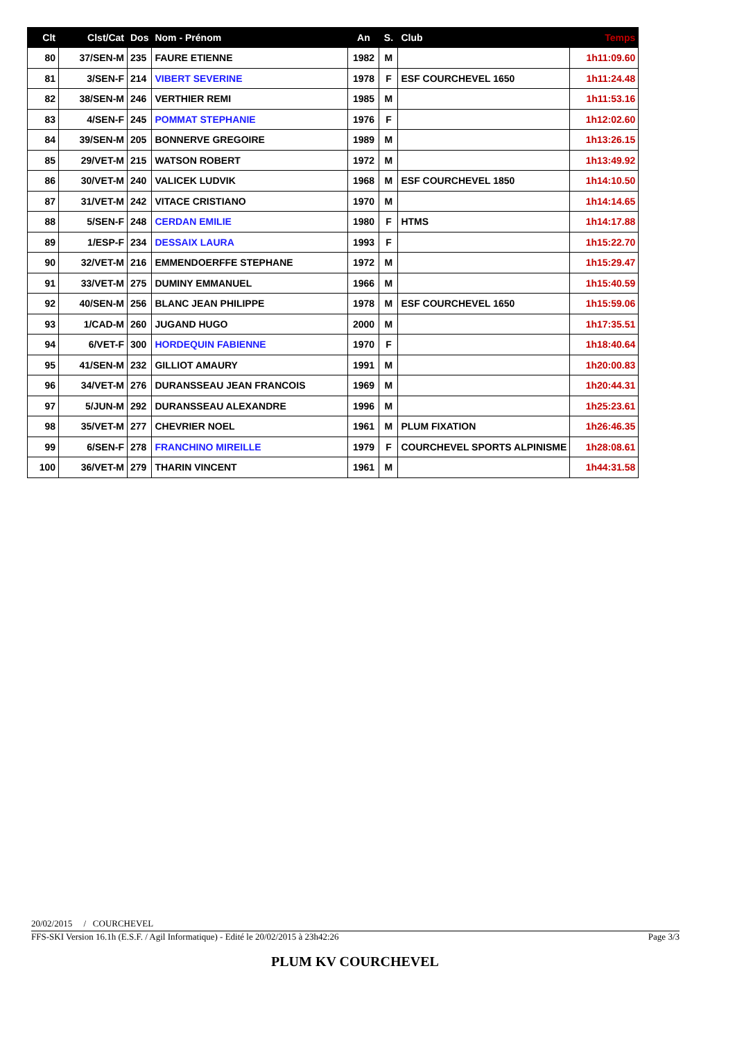| Clt | Clst/Cat | Dos | Nom - Prénom | An | S. | Club | Temps |
| --- | --- | --- | --- | --- | --- | --- | --- |
| 80 | 37/SEN-M | 235 | FAURE ETIENNE | 1982 | M | | 1h11:09.60 |
| 81 | 3/SEN-F | 214 | VIBERT SEVERINE | 1978 | F | ESF COURCHEVEL 1650 | 1h11:24.48 |
| 82 | 38/SEN-M | 246 | VERTHIER REMI | 1985 | M | | 1h11:53.16 |
| 83 | 4/SEN-F | 245 | POMMAT STEPHANIE | 1976 | F | | 1h12:02.60 |
| 84 | 39/SEN-M | 205 | BONNERVE GREGOIRE | 1989 | M | | 1h13:26.15 |
| 85 | 29/VET-M | 215 | WATSON ROBERT | 1972 | M | | 1h13:49.92 |
| 86 | 30/VET-M | 240 | VALICEK LUDVIK | 1968 | M | ESF COURCHEVEL 1850 | 1h14:10.50 |
| 87 | 31/VET-M | 242 | VITACE CRISTIANO | 1970 | M | | 1h14:14.65 |
| 88 | 5/SEN-F | 248 | CERDAN EMILIE | 1980 | F | HTMS | 1h14:17.88 |
| 89 | 1/ESP-F | 234 | DESSAIX LAURA | 1993 | F | | 1h15:22.70 |
| 90 | 32/VET-M | 216 | EMMENDOERFFE STEPHANE | 1972 | M | | 1h15:29.47 |
| 91 | 33/VET-M | 275 | DUMINY EMMANUEL | 1966 | M | | 1h15:40.59 |
| 92 | 40/SEN-M | 256 | BLANC JEAN PHILIPPE | 1978 | M | ESF COURCHEVEL 1650 | 1h15:59.06 |
| 93 | 1/CAD-M | 260 | JUGAND HUGO | 2000 | M | | 1h17:35.51 |
| 94 | 6/VET-F | 300 | HORDEQUIN FABIENNE | 1970 | F | | 1h18:40.64 |
| 95 | 41/SEN-M | 232 | GILLIOT AMAURY | 1991 | M | | 1h20:00.83 |
| 96 | 34/VET-M | 276 | DURANSSEAU JEAN FRANCOIS | 1969 | M | | 1h20:44.31 |
| 97 | 5/JUN-M | 292 | DURANSSEAU ALEXANDRE | 1996 | M | | 1h25:23.61 |
| 98 | 35/VET-M | 277 | CHEVRIER NOEL | 1961 | M | PLUM FIXATION | 1h26:46.35 |
| 99 | 6/SEN-F | 278 | FRANCHINO MIREILLE | 1979 | F | COURCHEVEL SPORTS ALPINISME | 1h28:08.61 |
| 100 | 36/VET-M | 279 | THARIN VINCENT | 1961 | M | | 1h44:31.58 |
20/02/2015 / COURCHEVEL
FFS-SKI Version 16.1h (E.S.F. / Agil Informatique) - Edité le 20/02/2015 à 23h42:26 Page 3/3
PLUM KV COURCHEVEL